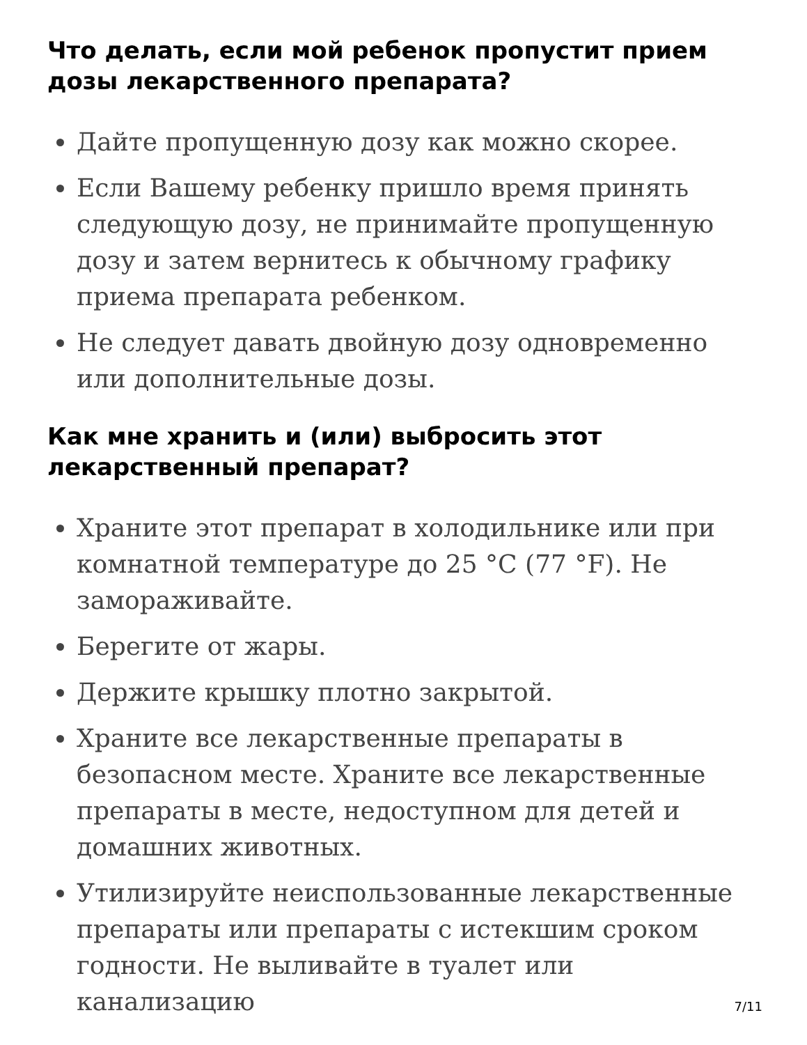Что делать, если мой ребенок пропустит прием дозы лекарственного препарата?
Дайте пропущенную дозу как можно скорее.
Если Вашему ребенку пришло время принять следующую дозу, не принимайте пропущенную дозу и затем вернитесь к обычному графику приема препарата ребенком.
Не следует давать двойную дозу одновременно или дополнительные дозы.
Как мне хранить и (или) выбросить этот лекарственный препарат?
Храните этот препарат в холодильнике или при комнатной температуре до 25 °C (77 °F). Не замораживайте.
Берегите от жары.
Держите крышку плотно закрытой.
Храните все лекарственные препараты в безопасном месте. Храните все лекарственные препараты в месте, недоступном для детей и домашних животных.
Утилизируйте неиспользованные лекарственные препараты или препараты с истекшим сроком годности. Не выливайте в туалет или канализацию
7/11